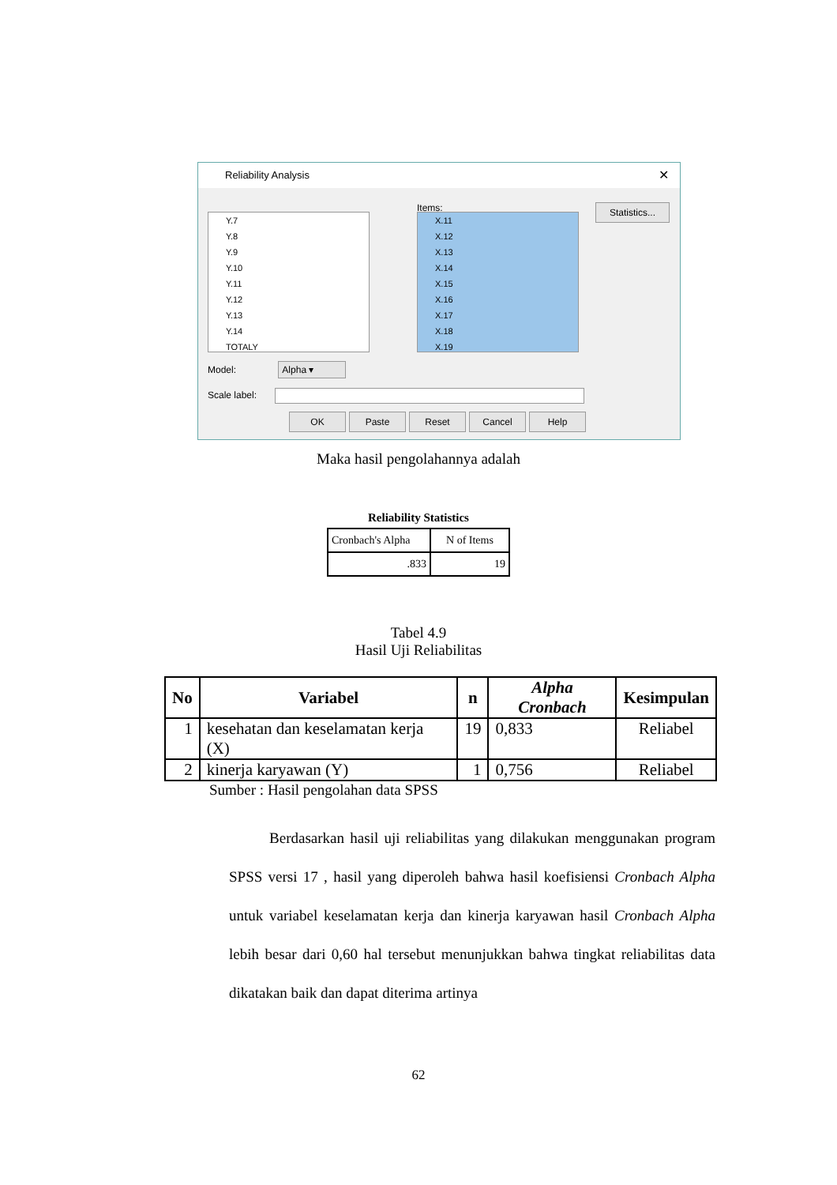Reliability Analysis ✕
Y.7
Y.8
Y.9
Y.10
Y.11
Y.12
Y.13
Y.14
TOTALY
Items:
X.11
X.12
X.13
X.14
X.15
X.16
X.17
X.18
X.19
Statistics...
Model: Alpha ▾
Scale label:
OK Paste Reset Cancel Help
Maka hasil pengolahannya adalah
Reliability Statistics
| Cronbach's Alpha | N of Items |
| .833 | 19 |
Tabel 4.9
Hasil Uji Reliabilitas
| No | Variabel | n | Alpha Cronbach | Kesimpulan |
| --- | --- | --- | --- | --- |
| 1 | kesehatan dan keselamatan kerja (X) | 19 | 0,833 | Reliabel |
| 2 | kinerja karyawan (Y) | 1 | 0,756 | Reliabel |
Sumber : Hasil pengolahan data SPSS
Berdasarkan hasil uji reliabilitas yang dilakukan menggunakan program SPSS versi 17 , hasil yang diperoleh bahwa hasil koefisiensi Cronbach Alpha untuk variabel keselamatan kerja dan kinerja karyawan hasil Cronbach Alpha lebih besar dari 0,60 hal tersebut menunjukkan bahwa tingkat reliabilitas data dikatakan baik dan dapat diterima artinya
62